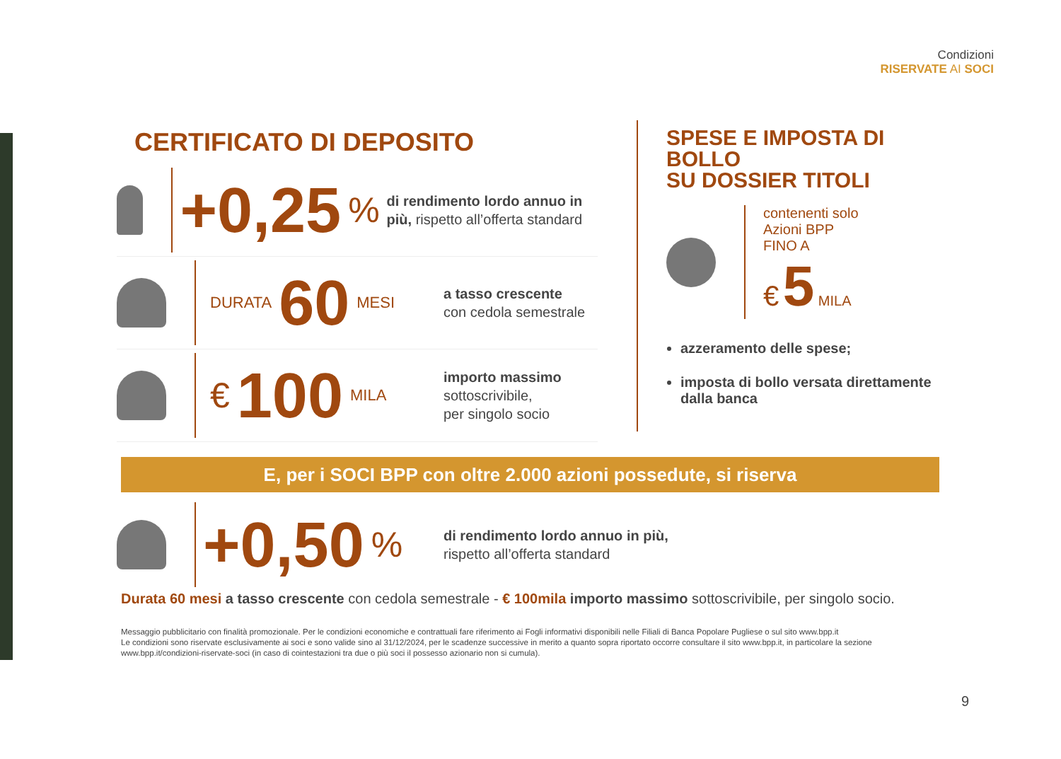Condizioni
RISERVATE AI SOCI
CERTIFICATO DI DEPOSITO
+0,25%
di rendimento lordo annuo in più, rispetto all’offerta standard
DURATA 60 MESI
a tasso crescente
con cedola semestrale
€ 100 MILA
importo massimo
sottoscrivibile,
per singolo socio
SPESE E IMPOSTA DI BOLLO
SU DOSSIER TITOLI
contenenti solo
Azioni BPP
FINO A
€ 5 MILA
azzeramento delle spese;
imposta di bollo versata direttamente dalla banca
E, per i SOCI BPP con oltre 2.000 azioni possedute, si riserva
+0,50%
di rendimento lordo annuo in più,
rispetto all’offerta standard
Durata 60 mesi a tasso crescente con cedola semestrale - € 100mila importo massimo sottoscrivibile, per singolo socio.
Messaggio pubblicitario con finalità promozionale. Per le condizioni economiche e contrattuali fare riferimento ai Fogli informativi disponibili nelle Filiali di Banca Popolare Pugliese o sul sito www.bpp.it
Le condizioni sono riservate esclusivamente ai soci e sono valide sino al 31/12/2024, per le scadenze successive in merito a quanto sopra riportato occorre consultare il sito www.bpp.it, in particolare la sezione www.bpp.it/condizioni-riservate-soci (in caso di cointestazioni tra due o più soci il possesso azionario non si cumula).
9